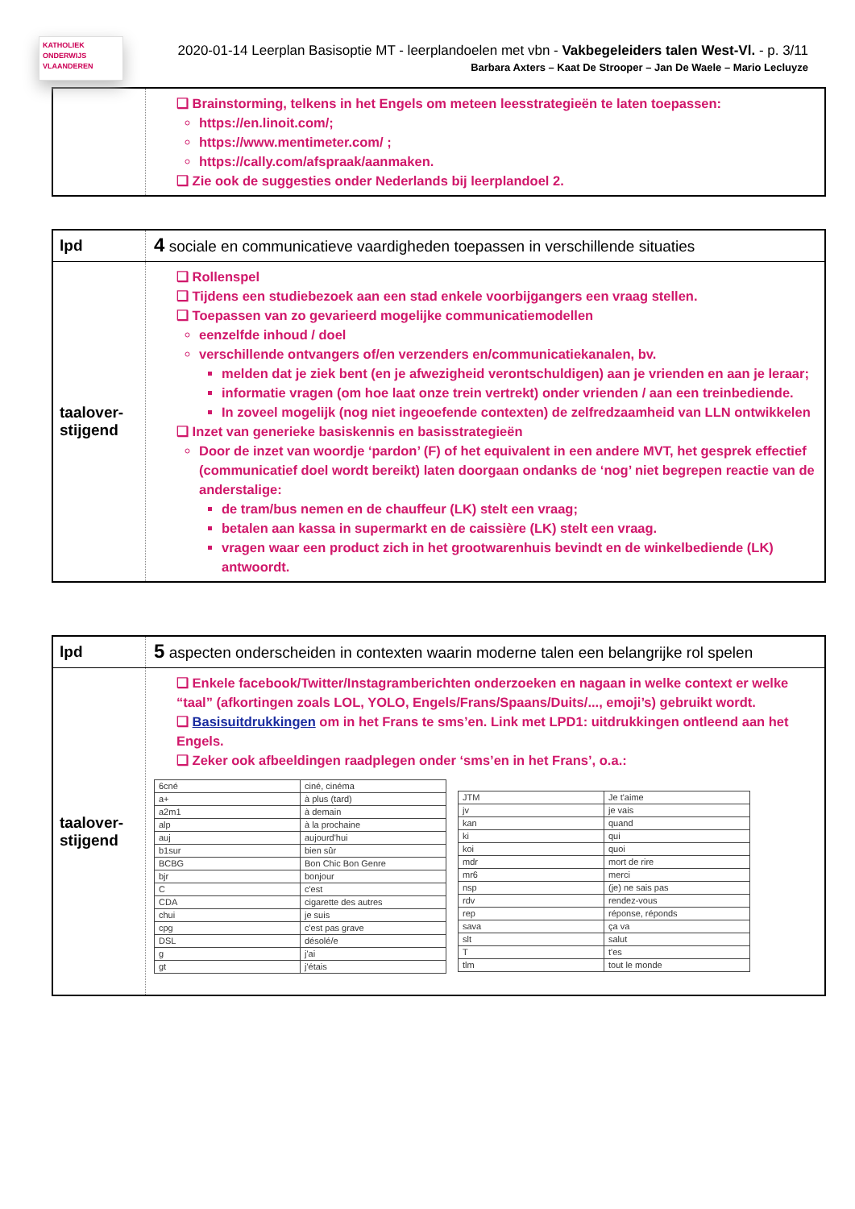KATHOLIEK ONDERWIJS VLAANDEREN
2020-01-14 Leerplan Basisoptie MT - leerplandoelen met vbn - Vakbegeleiders talen West-Vl. - p. 3/11
Barbara Axters – Kaat De Strooper – Jan De Waele – Mario Lecluyze
❑ Brainstorming, telkens in het Engels om meteen leesstrategieën te laten toepassen:
https://en.linoit.com/;
https://www.mentimeter.com/ ;
https://cally.com/afspraak/aanmaken.
❑ Zie ook de suggesties onder Nederlands bij leerplandoel 2.
lpd
4 sociale en communicatieve vaardigheden toepassen in verschillende situaties
taalover-stijgend
❑ Rollenspel
❑ Tijdens een studiebezoek aan een stad enkele voorbijgangers een vraag stellen.
❑ Toepassen van zo gevarieerd mogelijke communicatiemodellen
eenzelfde inhoud / doel
verschillende ontvangers of/en verzenders en/communicatiekanalen, bv.
melden dat je ziek bent (en je afwezigheid verontschuldigen) aan je vrienden en aan je leraar;
informatie vragen (om hoe laat onze trein vertrekt) onder vrienden / aan een treinbediende.
In zoveel mogelijk (nog niet ingeoefende contexten) de zelfredzaamheid van LLN ontwikkelen
❑ Inzet van generieke basiskennis en basisstrategieën
Door de inzet van woordje ‘pardon’ (F) of het equivalent in een andere MVT, het gesprek effectief (communicatief doel wordt bereikt) laten doorgaan ondanks de ‘nog’ niet begrepen reactie van de anderstalige:
de tram/bus nemen en de chauffeur (LK) stelt een vraag;
betalen aan kassa in supermarkt en de caissière (LK) stelt een vraag.
vragen waar een product zich in het grootwarenhuis bevindt en de winkelbediende (LK) antwoordt.
lpd
5 aspecten onderscheiden in contexten waarin moderne talen een belangrijke rol spelen
taalover-stijgend
❑ Enkele facebook/Twitter/Instagramberichten onderzoeken en nagaan in welke context er welke “taal” (afkortingen zoals LOL, YOLO, Engels/Frans/Spaans/Duits/..., emoji’s) gebruikt wordt.
❑ Basisuitdrukkingen om in het Frans te sms’en. Link met LPD1: uitdrukkingen ontleend aan het Engels.
❑ Zeker ook afbeeldingen raadplegen onder ‘sms’en in het Frans’, o.a.:
| 6cné | ciné, cinéma |
| a+ | à plus (tard) |
| a2m1 | à demain |
| alp | à la prochaine |
| auj | aujourd'hui |
| b1sur | bien sûr |
| BCBG | Bon Chic Bon Genre |
| bjr | bonjour |
| C | c'est |
| CDA | cigarette des autres |
| chui | je suis |
| cpg | c'est pas grave |
| DSL | désolé/e |
| g | j'ai |
| gt | j'étais |
| JTM | Je t'aime |
| jv | je vais |
| kan | quand |
| ki | qui |
| koi | quoi |
| mdr | mort de rire |
| mr6 | merci |
| nsp | (je) ne sais pas |
| rdv | rendez-vous |
| rep | réponse, réponds |
| sava | ça va |
| slt | salut |
| T | t'es |
| tlm | tout le monde |